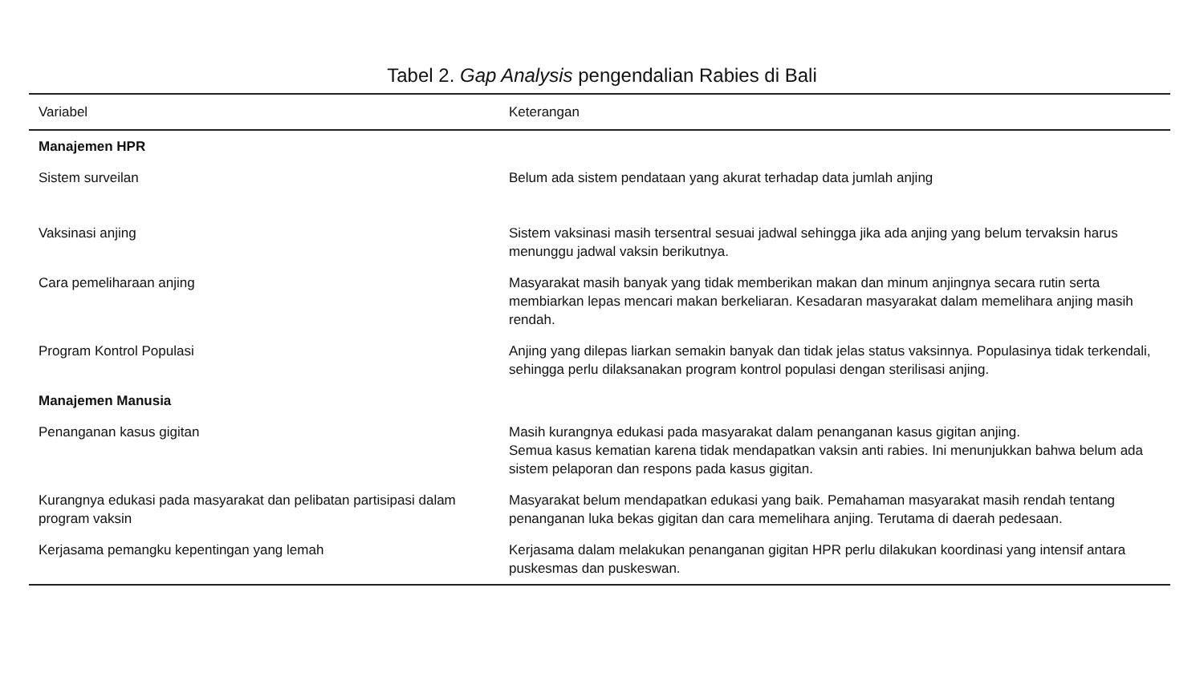Tabel 2. Gap Analysis pengendalian Rabies di Bali
| Variabel | Keterangan |
| --- | --- |
| Manajemen HPR | |
| Sistem surveilan | Belum ada sistem pendataan yang akurat terhadap data jumlah anjing |
| Vaksinasi anjing | Sistem vaksinasi masih tersentral sesuai jadwal sehingga jika ada anjing yang belum tervaksin harus menunggu jadwal vaksin berikutnya. |
| Cara pemeliharaan anjing | Masyarakat masih banyak yang tidak memberikan makan dan minum anjingnya secara rutin serta membiarkan lepas mencari makan berkeliaran. Kesadaran masyarakat dalam memelihara anjing masih rendah. |
| Program Kontrol Populasi | Anjing yang dilepas liarkan semakin banyak dan tidak jelas status vaksinnya. Populasinya tidak terkendali, sehingga perlu dilaksanakan program kontrol populasi dengan sterilisasi anjing. |
| Manajemen Manusia | |
| Penanganan kasus gigitan | Masih kurangnya edukasi pada masyarakat dalam penanganan kasus gigitan anjing. Semua kasus kematian karena tidak mendapatkan vaksin anti rabies. Ini menunjukkan bahwa belum ada sistem pelaporan dan respons pada kasus gigitan. |
| Kurangnya edukasi pada masyarakat dan pelibatan partisipasi dalam program vaksin | Masyarakat belum mendapatkan edukasi yang baik. Pemahaman masyarakat masih rendah tentang penanganan luka bekas gigitan dan cara memelihara anjing. Terutama di daerah pedesaan. |
| Kerjasama pemangku kepentingan yang lemah | Kerjasama dalam melakukan penanganan gigitan HPR perlu dilakukan koordinasi yang intensif antara puskesmas dan puskeswan. |